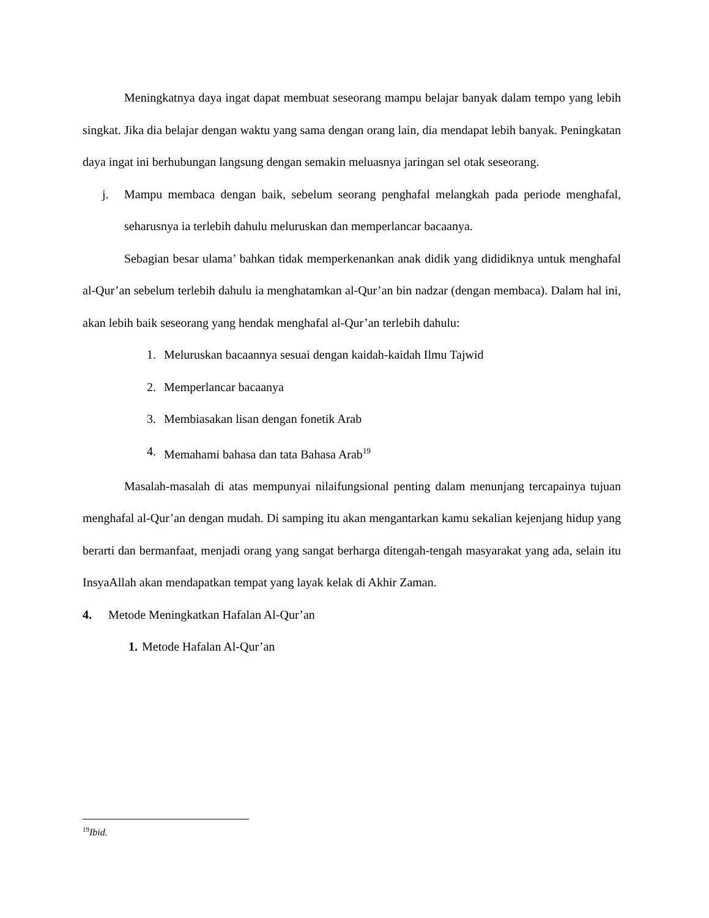Meningkatnya daya ingat dapat membuat seseorang mampu belajar banyak dalam tempo yang lebih singkat. Jika dia belajar dengan waktu yang sama dengan orang lain, dia mendapat lebih banyak. Peningkatan daya ingat ini berhubungan langsung dengan semakin meluasnya jaringan sel otak seseorang.
j.
Mampu membaca dengan baik, sebelum seorang penghafal melangkah pada periode menghafal, seharusnya ia terlebih dahulu meluruskan dan memperlancar bacaanya.
Sebagian besar ulama’ bahkan tidak memperkenankan anak didik yang dididiknya untuk menghafal al-Qur’an sebelum terlebih dahulu ia menghatamkan al-Qur’an bin nadzar (dengan membaca). Dalam hal ini, akan lebih baik seseorang yang hendak menghafal al-Qur’an terlebih dahulu:
1. Meluruskan bacaannya sesuai dengan kaidah-kaidah Ilmu Tajwid
2. Memperlancar bacaanya
3. Membiasakan lisan dengan fonetik Arab
4. Memahami bahasa dan tata Bahasa Arab<sup>19</sup>
Masalah-masalah di atas mempunyai nilaifungsional penting dalam menunjang tercapainya tujuan menghafal al-Qur’an dengan mudah. Di samping itu akan mengantarkan kamu sekalian kejenjang hidup yang berarti dan bermanfaat, menjadi orang yang sangat berharga ditengah-tengah masyarakat yang ada, selain itu InsyaAllah akan mendapatkan tempat yang layak kelak di Akhir Zaman.
4. Metode Meningkatkan Hafalan Al-Qur’an
1. Metode Hafalan Al-Qur’an
<sup>19</sup> Ibid.